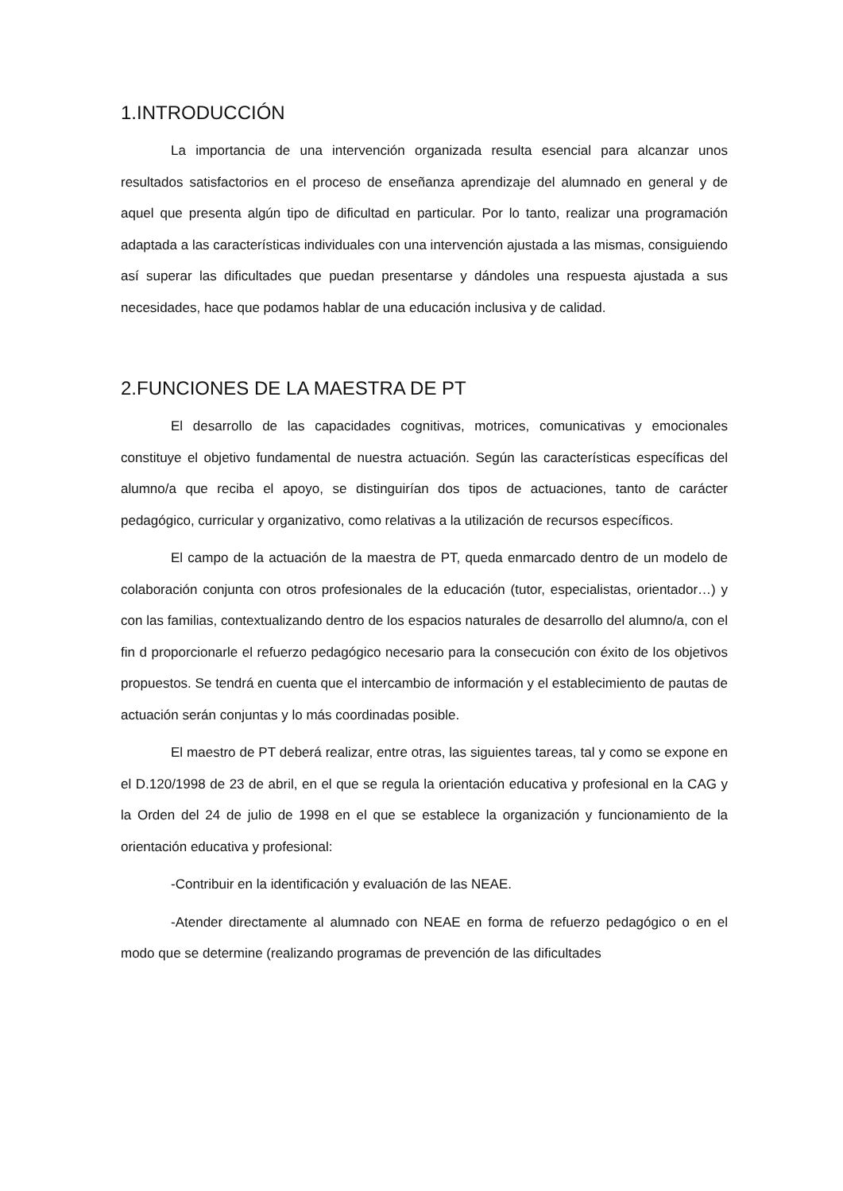1.INTRODUCCIÓN
La importancia de una intervención organizada resulta esencial para alcanzar unos resultados satisfactorios en el proceso de enseñanza aprendizaje del alumnado en general y de aquel que presenta algún tipo de dificultad en particular. Por lo tanto, realizar una programación adaptada a las características individuales con una intervención ajustada a las mismas, consiguiendo así superar las dificultades que puedan presentarse y dándoles una respuesta ajustada a sus necesidades, hace que podamos hablar de una educación inclusiva y de calidad.
2.FUNCIONES DE LA MAESTRA DE PT
El desarrollo de las capacidades cognitivas, motrices, comunicativas y emocionales constituye el objetivo fundamental de nuestra actuación. Según las características específicas del alumno/a que reciba el apoyo, se distinguirían dos tipos de actuaciones, tanto de carácter pedagógico, curricular y organizativo, como relativas a la utilización de recursos específicos.
El campo de la actuación de la maestra de PT, queda enmarcado dentro de un modelo de colaboración conjunta con otros profesionales de la educación (tutor, especialistas, orientador…) y con las familias, contextualizando dentro de los espacios naturales de desarrollo del alumno/a, con el fin d proporcionarle el refuerzo pedagógico necesario para la consecución con éxito de los objetivos propuestos. Se tendrá en cuenta que el intercambio de información y el establecimiento de pautas de actuación serán conjuntas y lo más coordinadas posible.
El maestro de PT deberá realizar, entre otras, las siguientes tareas, tal y como se expone en el D.120/1998 de 23 de abril, en el que se regula la orientación educativa y profesional en la CAG y la Orden del 24 de julio de 1998 en el que se establece la organización y funcionamiento de la orientación educativa y profesional:
-Contribuir en la identificación y evaluación de las NEAE.
-Atender directamente al alumnado con NEAE en forma de refuerzo pedagógico o en el modo que se determine (realizando programas de prevención de las dificultades